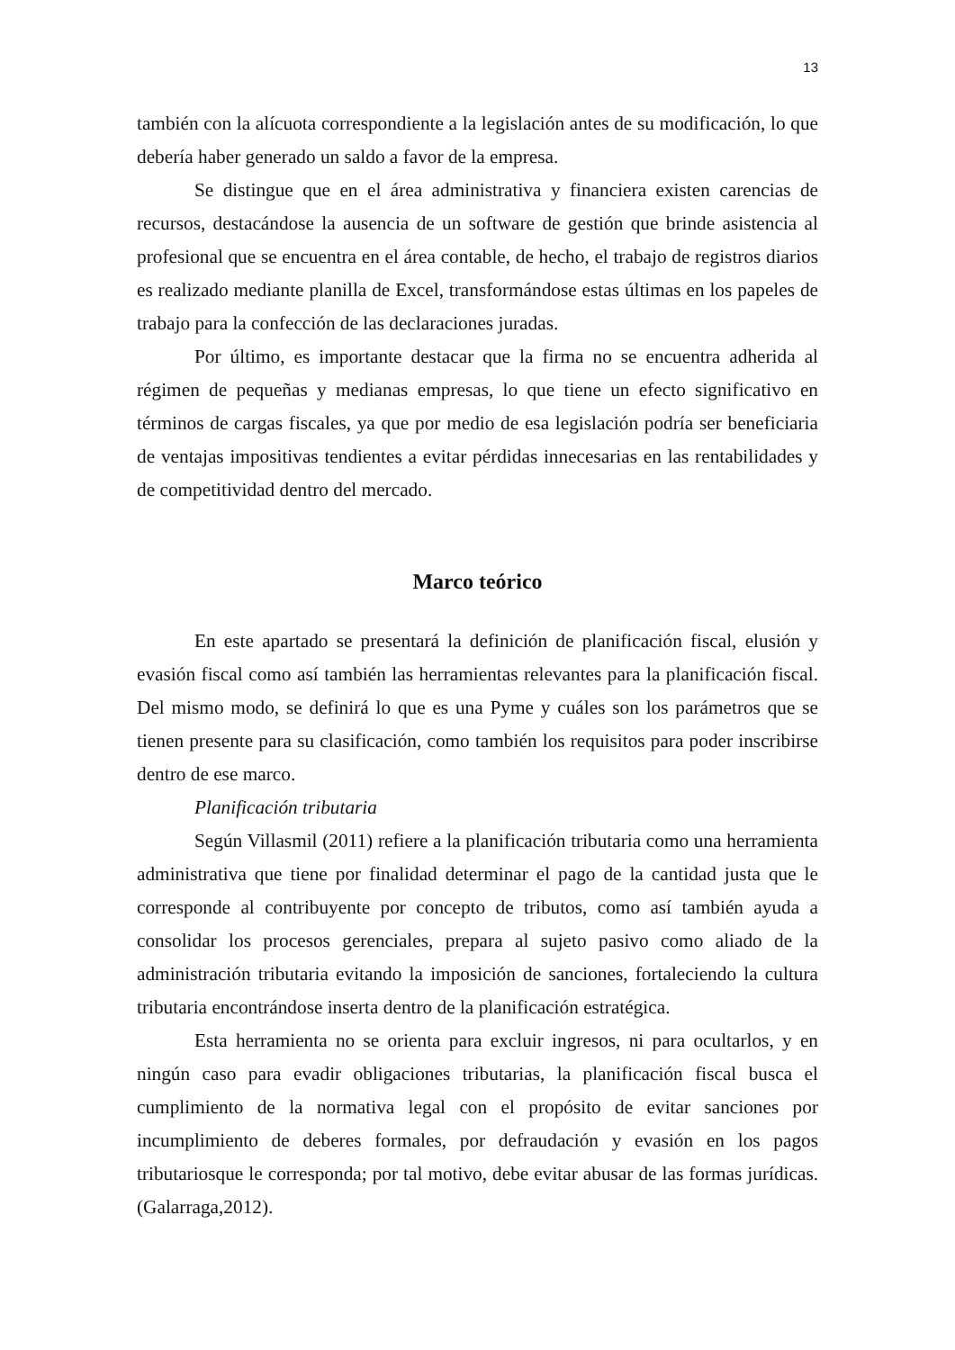13
también con la alícuota correspondiente a la legislación antes de su modificación, lo que debería haber generado un saldo a favor de la empresa.
Se distingue que en el área administrativa y financiera existen carencias de recursos, destacándose la ausencia de un software de gestión que brinde asistencia al profesional que se encuentra en el área contable, de hecho, el trabajo de registros diarios es realizado mediante planilla de Excel, transformándose estas últimas en los papeles de trabajo para la confección de las declaraciones juradas.
Por último, es importante destacar que la firma no se encuentra adherida al régimen de pequeñas y medianas empresas, lo que tiene un efecto significativo en términos de cargas fiscales, ya que por medio de esa legislación podría ser beneficiaria de ventajas impositivas tendientes a evitar pérdidas innecesarias en las rentabilidades y de competitividad dentro del mercado.
Marco teórico
En este apartado se presentará la definición de planificación fiscal, elusión y evasión fiscal como así también las herramientas relevantes para la planificación fiscal. Del mismo modo, se definirá lo que es una Pyme y cuáles son los parámetros que se tienen presente para su clasificación, como también los requisitos para poder inscribirse dentro de ese marco.
Planificación tributaria
Según Villasmil (2011) refiere a la planificación tributaria como una herramienta administrativa que tiene por finalidad determinar el pago de la cantidad justa que le corresponde al contribuyente por concepto de tributos, como así también ayuda a consolidar los procesos gerenciales, prepara al sujeto pasivo como aliado de la administración tributaria evitando la imposición de sanciones, fortaleciendo la cultura tributaria encontrándose inserta dentro de la planificación estratégica.
Esta herramienta no se orienta para excluir ingresos, ni para ocultarlos, y en ningún caso para evadir obligaciones tributarias, la planificación fiscal busca el cumplimiento de la normativa legal con el propósito de evitar sanciones por incumplimiento de deberes formales, por defraudación y evasión en los pagos tributariosque le corresponda; por tal motivo, debe evitar abusar de las formas jurídicas. (Galarraga,2012).